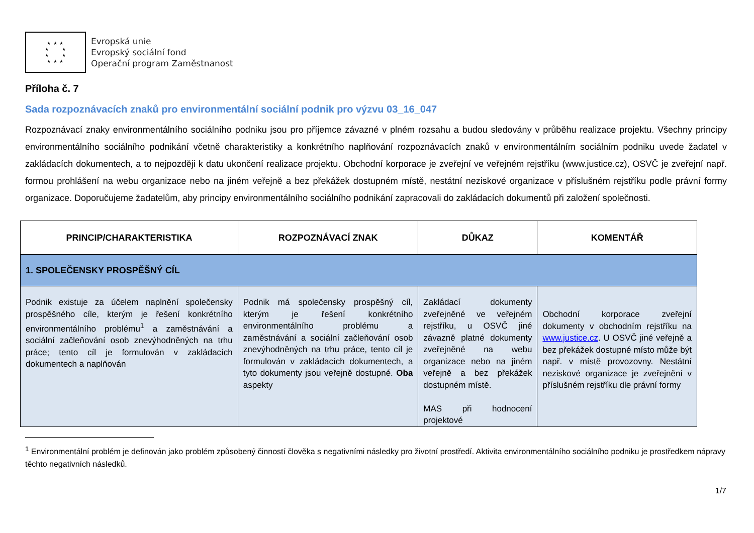★ ★ ★
★ ★
★ ★
★ ★ ★
Evropská unie
Evropský sociální fond
Operační program Zaměstnanost
Příloha č. 7
Sada rozpoznávacích znaků pro environmentální sociální podnik pro výzvu 03_16_047
Rozpoznávací znaky environmentálního sociálního podniku jsou pro příjemce závazné v plném rozsahu a budou sledovány v průběhu realizace projektu. Všechny principy environmentálního sociálního podnikání včetně charakteristiky a konkrétního naplňování rozpoznávacích znaků v environmentálním sociálním podniku uvede žadatel v zakládacích dokumentech, a to nejpozději k datu ukončení realizace projektu. Obchodní korporace je zveřejní ve veřejném rejstříku (www.justice.cz), OSVČ je zveřejní např. formou prohlášení na webu organizace nebo na jiném veřejně a bez překážek dostupném místě, nestátní neziskové organizace v příslušném rejstříku podle právní formy organizace. Doporučujeme žadatelům, aby principy environmentálního sociálního podnikání zapracovali do zakládacích dokumentů při založení společnosti.
| PRINCIP/CHARAKTERISTIKA | ROZPOZNÁVACÍ ZNAK | DŮKAZ | KOMENTÁŘ |
| --- | --- | --- | --- |
| 1. SPOLEČENSKY PROSPĚŠNÝ CÍL | | | |
| Podnik existuje za účelem naplnění společensky prospěšného cíle, kterým je řešení konkrétního environmentálního problému<sup>1</sup> a zaměstnávání a sociální začleňování osob znevýhodněných na trhu práce; tento cíl je formulován v zakládacích dokumentech a naplňován | Podnik má společensky prospěšný cíl, kterým je řešení konkrétního environmentálního problému a zaměstnávání a sociální začleňování osob znevýhodněných na trhu práce, tento cíl je formulován v zakládacích dokumentech, a tyto dokumenty jsou veřejně dostupné. Oba aspekty | Zakládací dokumenty zveřejněné ve veřejném rejstříku, u OSVČ jiné závazně platné dokumenty zveřejněné na webu organizace nebo na jiném veřejně a bez překážek dostupném místě. MAS při hodnocení projektové | Obchodní korporace zveřejní dokumenty v obchodním rejstříku na www.justice.cz . U OSVČ jiné veřejně a bez překážek dostupné místo může být např. v místě provozovny. Nestátní neziskové organizace je zveřejnění v příslušném rejstříku dle právní formy |
<sup>1</sup> Environmentální problém je definován jako problém způsobený činností člověka s negativními následky pro životní prostředí. Aktivita environmentálního sociálního podniku je prostředkem nápravy těchto negativních následků.
1/7